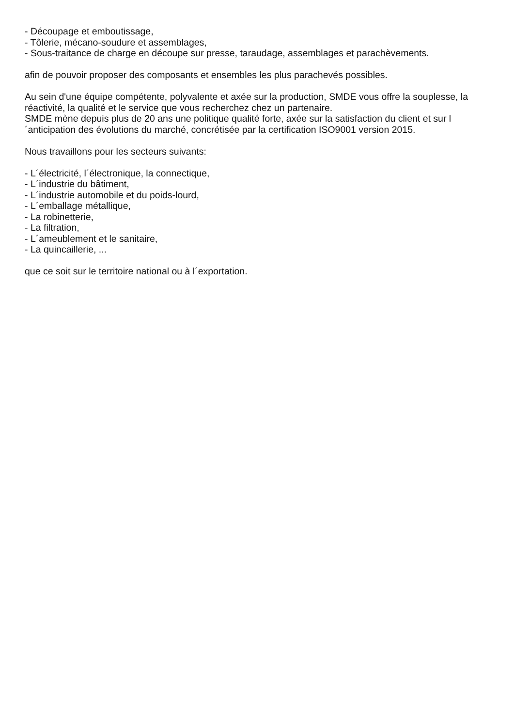- Découpage et emboutissage,
- Tôlerie, mécano-soudure et assemblages,
- Sous-traitance de charge en découpe sur presse, taraudage, assemblages et parachèvements.
afin de pouvoir proposer des composants et ensembles les plus parachevés possibles.
Au sein d'une équipe compétente, polyvalente et axée sur la production, SMDE vous offre la souplesse, la réactivité, la qualité et le service que vous recherchez chez un partenaire.
SMDE mène depuis plus de 20 ans une politique qualité forte, axée sur la satisfaction du client et sur l´anticipation des évolutions du marché, concrétisée par la certification ISO9001 version 2015.
Nous travaillons pour les secteurs suivants:
- L´électricité, l´électronique, la connectique,
- L´industrie du bâtiment,
- L´industrie automobile et du poids-lourd,
- L´emballage métallique,
- La robinetterie,
- La filtration,
- L´ameublement et le sanitaire,
- La quincaillerie, ...
que ce soit sur le territoire national ou à l´exportation.